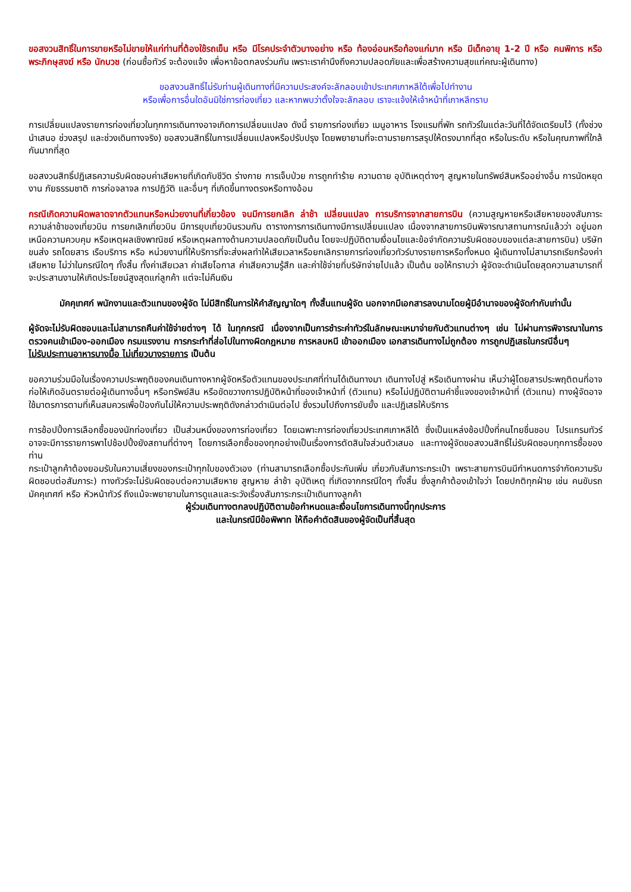ขอสงวนสิทธิ์ในการขายหรือไม่ขายให้แก่ท่านที่ต้องใช้รถเข็น หรือ มีโรคประจำตัวบางอย่าง หรือ ท้องอ่อนหรือท้องแก่มาก หรือ มีเด็กอายุ 1-2 ปี หรือ คนพิการ หรือ พระภิกษุสงฆ์ หรือ นักบวช (ก่อนซื้อทัวร์ จะต้องแจ้ง เพื่อหาข้อตกลงร่วมกัน เพราะเราคำนึงถึงความปลอดภัยและเพื่อสร้างความสุขแก่คณะผู้เดินทาง)
ขอสงวนสิทธิ์ไม่รับท่านผู้เดินทางที่มีความประสงค์จะลักลอบเข้าประเทศเกาหลีใต้เพื่อไปทำงาน
หรือเพื่อการอื่นใดอันมิใช่การท่องเที่ยว และหากพบว่าตั้งใจจะลักลอบ เราจะแจ้งให้เจ้าหน้าที่เกาหลีทราบ
การเปลี่ยนแปลงรายการท่องเที่ยวในทุกการเดินทางอาจเกิดการเปลี่ยนแปลง ดังนี้ รายการท่องเที่ยว เมนูอาหาร โรงแรมที่พัก รถทัวร์ในแต่ละวันที่ได้จัดเตรียมไว้ (ทั้งช่วงนำเสนอ ช่วงสรุป และช่วงเดินทางจริง) ขอสงวนสิทธิ์ในการเปลี่ยนแปลงหรือปรับปรุง โดยพยายามที่จะตามรายการสรุปให้ตรงมากที่สุด หรือในระดับ หรือในคุณภาพที่ใกล้กันมากที่สุด
ขอสงวนสิทธิ์ปฏิเสธความรับผิดชอบค่าเสียหายที่เกิดกับชีวิต ร่างกาย การเจ็บป่วย การถูกทำร้าย ความตาย อุบัติเหตุต่างๆ สูญหายในทรัพย์สินหรืออย่างอื่น การนัดหยุดงาน ภัยธรรมชาติ การก่อจลาจล การปฏิวัติ และอื่นๆ ที่เกิดขึ้นทางตรงหรือทางอ้อม
กรณีเกิดความผิดพลาดจากตัวแทนหรือหน่วยงานที่เกี่ยวข้อง จนมีการยกเลิก ล่าช้า เปลี่ยนแปลง การบริการจากสายการบิน (ความสูญหายหรือเสียหายของสัมภาระ ความล่าช้าของเที่ยวบิน การยกเลิกเที่ยวบิน มีการยุบเที่ยวบินรวมกัน ตารางการการเดินทางมีการเปลี่ยนแปลง เนื่องจากสายการบินพิจารณาสถานการณ์แล้วว่า อยู่นอกเหนือความควบคุม หรือเหตุผลเชิงพาณิชย์ หรือเหตุผลทางด้านความปลอดภัยเป็นต้น โดยจะปฏิบัติตามเงื่อนไขและข้อจำกัดความรับผิดชอบของแต่ละสายการบิน) บริษัทขนส่ง รถโดยสาร เรือบริการ หรือ หน่วยงานที่ให้บริการที่จะส่งผลทำให้เสียเวลาหรือยกเลิกรายการท่องเที่ยวทัวร์บางรายการหรือทั้งหมด ผู้เดินทางไม่สามารถเรียกร้องค่าเสียหาย ไม่ว่าในกรณีใดๆ ทั้งสิ้น ทั้งค่าเสียเวลา ค่าเสียโอกาส ค่าเสียความรู้สึก และค่าใช้จ่ายที่บริษัทจ่ายไปแล้ว เป็นต้น ขอให้ทราบว่า ผู้จัดจะดำเนินโดยสุดความสามารถที่จะประสานงานให้เกิดประโยชน์สูงสุดแก่ลูกค้า แต่จะไม่คืนเงิน
มัคคุเทศก์ พนักงานและตัวแทนของผู้จัด ไม่มีสิทธิ์ในการให้คำสัญญาใดๆ ทั้งสิ้นแทนผู้จัด นอกจากมีเอกสารลงนามโดยผู้มีอำนาจของผู้จัดกำกับเท่านั้น
ผู้จัดจะไม่รับผิดชอบและไม่สามารถคืนค่าใช้จ่ายต่างๆ ได้ ในทุกกรณี เนื่องจากเป็นการชำระค่าทัวร์ในลักษณะเหมาจ่ายกับตัวแทนต่างๆ เช่น ไม่ผ่านการพิจารณาในการตรวจคนเข้าเมือง-ออกเมือง กรมแรงงาน การกระทำที่ส่อไปในทางผิดกฎหมาย การหลบหนี เข้าออกเมือง เอกสารเดินทางไม่ถูกต้อง การถูกปฏิเสธในกรณีอื่นๆ
ไม่รับประทานอาหารบางมื้อ ไม่เที่ยวบางรายการ เป็นต้น
ขอความร่วมมือในเรื่องความประพฤติของคนเดินทางหากผู้จัดหรือตัวแทนของประเทศที่ท่านได้เดินทางมา เดินทางไปสู่ หรือเดินทางผ่าน เห็นว่าผู้โดยสารประพฤติตนที่อาจก่อให้เกิดอันตรายต่อผู้เดินทางอื่นๆ หรือทรัพย์สิน หรือขัดขวางการปฏิบัติหน้าที่ของเจ้าหน้าที่ (ตัวแทน) หรือไม่ปฏิบัติตามคำชี้แจงของเจ้าหน้าที่ (ตัวแทน) ทางผู้จัดอาจใช้มาตรการตามที่เห็นสมควรเพื่อป้องกันไม่ให้ความประพฤติดังกล่าวดำเนินต่อไป ซึ่งรวมไปถึงการยับยั้ง และปฏิเสธให้บริการ
การช้อปปิ้งการเลือกซื้อของนักท่องเที่ยว เป็นส่วนหนึ่งของการท่องเที่ยว โดยเฉพาะการท่องเที่ยวประเทศเกาหลีใต้ ซึ่งเป็นแหล่งช้อปปิ้งที่คนไทยชื่นชอบ โปรแกรมทัวร์อาจจะมีการรายการพาไปช้อปปิ้งยังสถานที่ต่างๆ โดยการเลือกซื้อของทุกอย่างเป็นเรื่องการตัดสินใจส่วนตัวเสมอ และทางผู้จัดขอสงวนสิทธิ์ไม่รับผิดชอบทุกการซื้อของท่าน
กระเป๋าลูกค้าต้องยอมรับในความเสี่ยงของกระเป๋าทุกใบของตัวเอง (ท่านสามารถเลือกซื้อประกันเพิ่ม เกี่ยวกับสัมภาระกระเป๋า เพราะสายการบินมีกำหนดการจำกัดความรับผิดชอบต่อสัมภาระ) ทางทัวร์จะไม่รับผิดชอบต่อความเสียหาย สูญหาย ล่าช้า อุบัติเหตุ ที่เกิดจากกรณีใดๆ ทั้งสิ้น ซึ่งลูกค้าต้องเข้าใจว่า โดยปกติทุกฝ่าย เช่น คนขับรถ มัคคุเทศก์ หรือ หัวหน้าทัวร์ ถึงแม้จะพยายามในการดูแลและระวังเรื่องสัมภาระกระเป๋าเดินทางลูกค้า
ผู้ร่วมเดินทางตกลงปฏิบัติตามข้อกำหนดและเงื่อนไขการเดินทางนี้ทุกประการ
และในกรณีมีข้อพิพาท ให้ถือคำตัดสินของผู้จัดเป็นที่สิ้นสุด